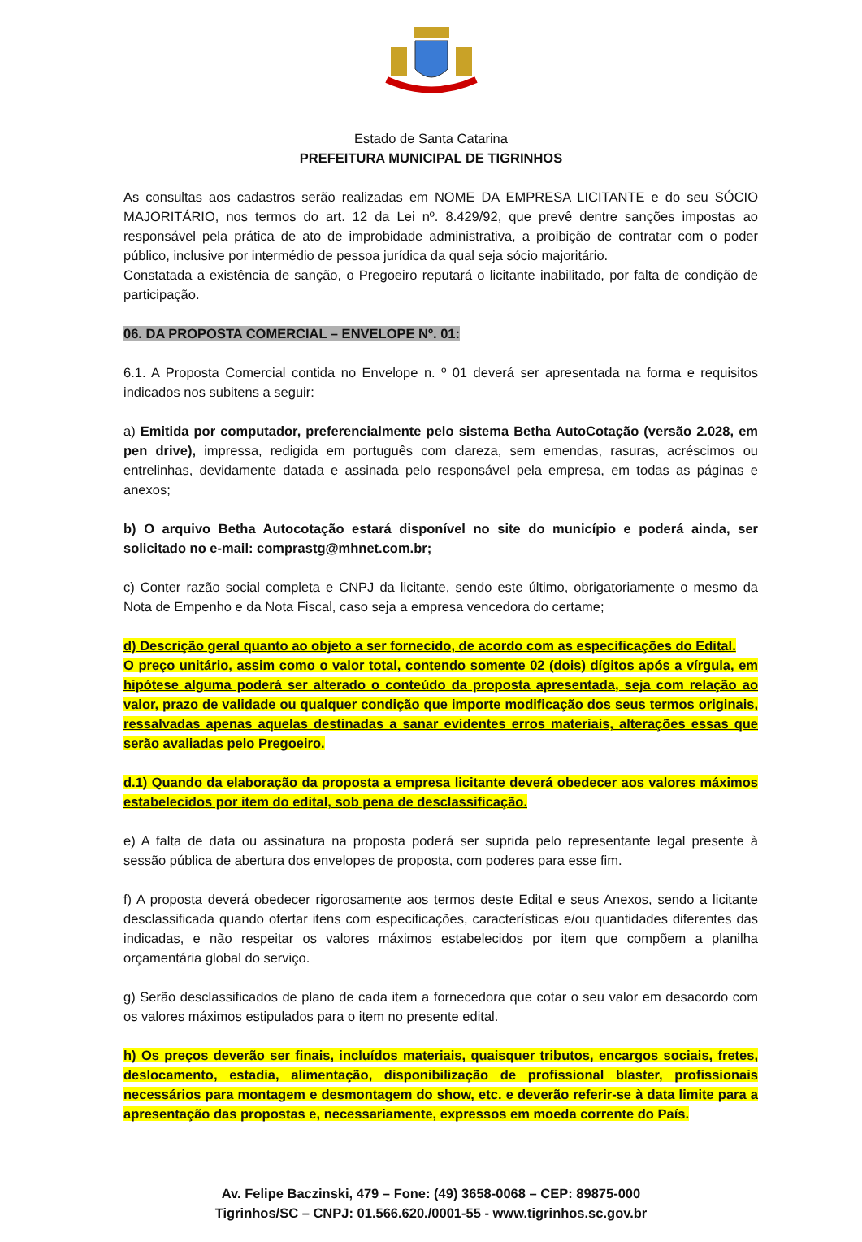Estado de Santa Catarina
PREFEITURA MUNICIPAL DE TIGRINHOS
As consultas aos cadastros serão realizadas em NOME DA EMPRESA LICITANTE e do seu SÓCIO MAJORITÁRIO, nos termos do art. 12 da Lei nº. 8.429/92, que prevê dentre sanções impostas ao responsável pela prática de ato de improbidade administrativa, a proibição de contratar com o poder público, inclusive por intermédio de pessoa jurídica da qual seja sócio majoritário.
Constatada a existência de sanção, o Pregoeiro reputará o licitante inabilitado, por falta de condição de participação.
06. DA PROPOSTA COMERCIAL – ENVELOPE Nº. 01:
6.1. A Proposta Comercial contida no Envelope n. º 01 deverá ser apresentada na forma e requisitos indicados nos subitens a seguir:
a) Emitida por computador, preferencialmente pelo sistema Betha AutoCotação (versão 2.028, em pen drive), impressa, redigida em português com clareza, sem emendas, rasuras, acréscimos ou entrelinhas, devidamente datada e assinada pelo responsável pela empresa, em todas as páginas e anexos;
b) O arquivo Betha Autocotação estará disponível no site do município e poderá ainda, ser solicitado no e-mail: comprastg@mhnet.com.br;
c) Conter razão social completa e CNPJ da licitante, sendo este último, obrigatoriamente o mesmo da Nota de Empenho e da Nota Fiscal, caso seja a empresa vencedora do certame;
d) Descrição geral quanto ao objeto a ser fornecido, de acordo com as especificações do Edital.
O preço unitário, assim como o valor total, contendo somente 02 (dois) dígitos após a vírgula, em hipótese alguma poderá ser alterado o conteúdo da proposta apresentada, seja com relação ao valor, prazo de validade ou qualquer condição que importe modificação dos seus termos originais, ressalvadas apenas aquelas destinadas a sanar evidentes erros materiais, alterações essas que serão avaliadas pelo Pregoeiro.
d.1) Quando da elaboração da proposta a empresa licitante deverá obedecer aos valores máximos estabelecidos por item do edital, sob pena de desclassificação.
e) A falta de data ou assinatura na proposta poderá ser suprida pelo representante legal presente à sessão pública de abertura dos envelopes de proposta, com poderes para esse fim.
f) A proposta deverá obedecer rigorosamente aos termos deste Edital e seus Anexos, sendo a licitante desclassificada quando ofertar itens com especificações, características e/ou quantidades diferentes das indicadas, e não respeitar os valores máximos estabelecidos por item que compõem a planilha orçamentária global do serviço.
g) Serão desclassificados de plano de cada item a fornecedora que cotar o seu valor em desacordo com os valores máximos estipulados para o item no presente edital.
h) Os preços deverão ser finais, incluídos materiais, quaisquer tributos, encargos sociais, fretes, deslocamento, estadia, alimentação, disponibilização de profissional blaster, profissionais necessários para montagem e desmontagem do show, etc. e deverão referir-se à data limite para a apresentação das propostas e, necessariamente, expressos em moeda corrente do País.
Av. Felipe Baczinski, 479 – Fone: (49) 3658-0068 – CEP: 89875-000
Tigrinhos/SC – CNPJ: 01.566.620./0001-55 - www.tigrinhos.sc.gov.br